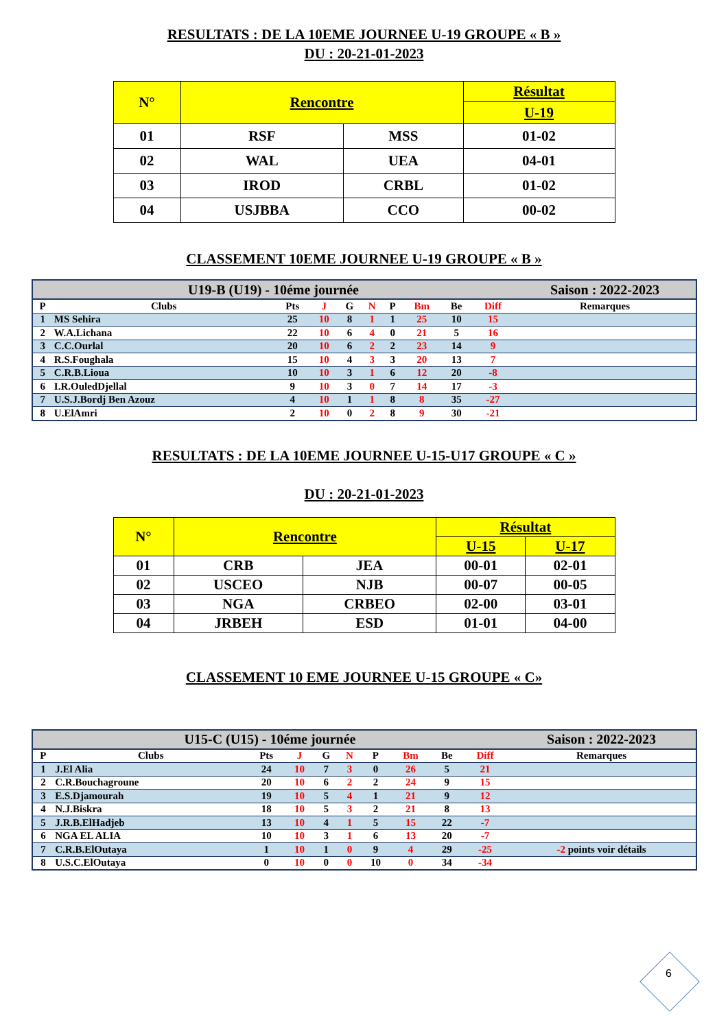RESULTATS : DE LA 10EME JOURNEE U-19 GROUPE « B »
DU : 20-21-01-2023
| N° | Rencontre | | Résultat |
| --- | --- | --- | --- |
| | | | U-19 |
| 01 | RSF | MSS | 01-02 |
| 02 | WAL | UEA | 04-01 |
| 03 | IROD | CRBL | 01-02 |
| 04 | USJBBA | CCO | 00-02 |
CLASSEMENT 10EME JOURNEE U-19 GROUPE « B »
| U19-B (U19) - 10éme journée | | | | | | | | | | Saison : 2022-2023 |
| P | Clubs | Pts | J | G | N | P | Bm | Be | Diff | Remarques |
| 1 | MS Sehira | 25 | 10 | 8 | 1 | 1 | 25 | 10 | 15 | |
| 2 | W.A.Lichana | 22 | 10 | 6 | 4 | 0 | 21 | 5 | 16 | |
| 3 | C.C.Ourlal | 20 | 10 | 6 | 2 | 2 | 23 | 14 | 9 | |
| 4 | R.S.Foughala | 15 | 10 | 4 | 3 | 3 | 20 | 13 | 7 | |
| 5 | C.R.B.Lioua | 10 | 10 | 3 | 1 | 6 | 12 | 20 | -8 | |
| 6 | I.R.OuledDjellal | 9 | 10 | 3 | 0 | 7 | 14 | 17 | -3 | |
| 7 | U.S.J.Bordj Ben Azouz | 4 | 10 | 1 | 1 | 8 | 8 | 35 | -27 | |
| 8 | U.ElAmri | 2 | 10 | 0 | 2 | 8 | 9 | 30 | -21 | |
RESULTATS : DE LA 10EME JOURNEE U-15-U17 GROUPE « C »
DU : 20-21-01-2023
| N° | Rencontre | | Résultat | |
| --- | --- | --- | --- | --- |
| | | | U-15 | U-17 |
| 01 | CRB | JEA | 00-01 | 02-01 |
| 02 | USCEO | NJB | 00-07 | 00-05 |
| 03 | NGA | CRBEO | 02-00 | 03-01 |
| 04 | JRBEH | ESD | 01-01 | 04-00 |
CLASSEMENT 10 EME JOURNEE U-15 GROUPE « C»
| U15-C (U15) - 10éme journée | | | | | | | | | | Saison : 2022-2023 |
| P | Clubs | Pts | J | G | N | P | Bm | Be | Diff | Remarques |
| 1 | J.El Alia | 24 | 10 | 7 | 3 | 0 | 26 | 5 | 21 | |
| 2 | C.R.Bouchagroune | 20 | 10 | 6 | 2 | 2 | 24 | 9 | 15 | |
| 3 | E.S.Djamourah | 19 | 10 | 5 | 4 | 1 | 21 | 9 | 12 | |
| 4 | N.J.Biskra | 18 | 10 | 5 | 3 | 2 | 21 | 8 | 13 | |
| 5 | J.R.B.ElHadjeb | 13 | 10 | 4 | 1 | 5 | 15 | 22 | -7 | |
| 6 | NGA EL ALIA | 10 | 10 | 3 | 1 | 6 | 13 | 20 | -7 | |
| 7 | C.R.B.ElOutaya | 1 | 10 | 1 | 0 | 9 | 4 | 29 | -25 | -2 points voir détails |
| 8 | U.S.C.ElOutaya | 0 | 10 | 0 | 0 | 10 | 0 | 34 | -34 | |
6